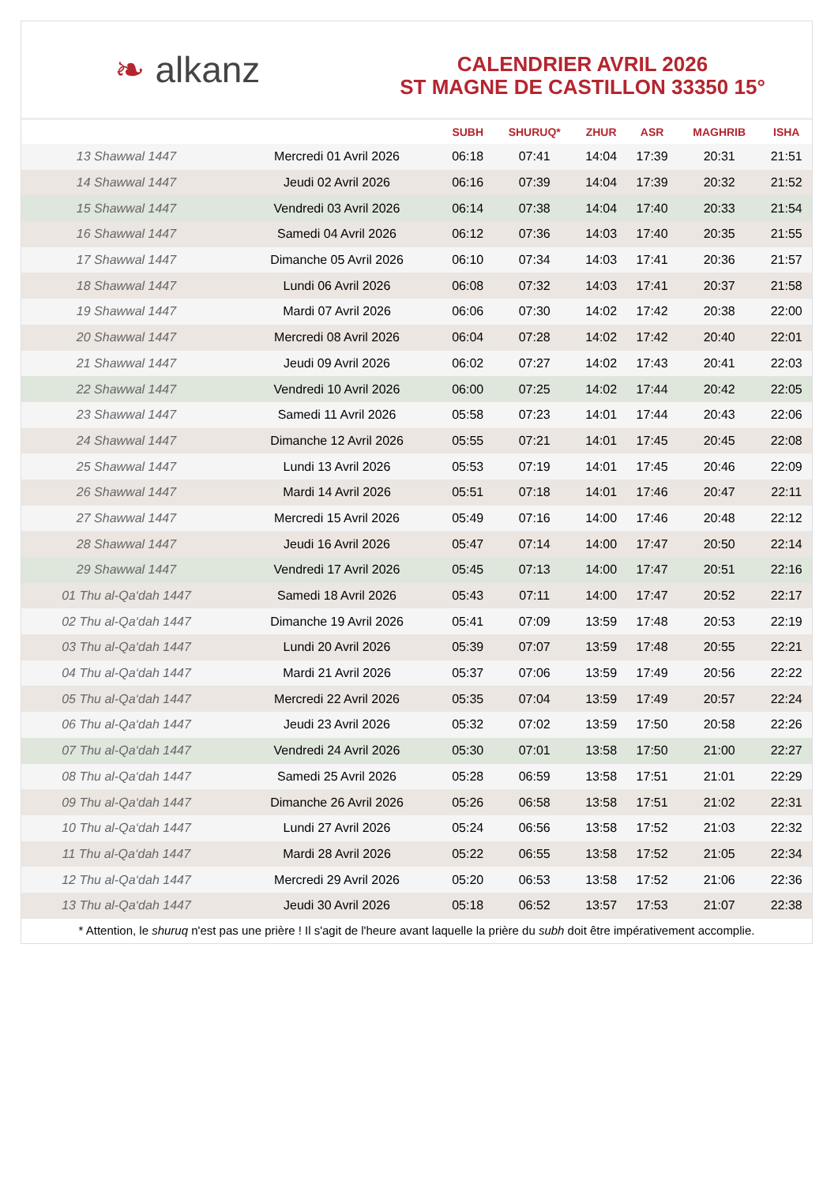❧ alkanz
CALENDRIER AVRIL 2026
ST MAGNE DE CASTILLON 33350 15°
| | | SUBH | SHURUQ* | ZHUR | ASR | MAGHRIB | ISHA |
| --- | --- | --- | --- | --- | --- | --- | --- |
| 13 Shawwal 1447 | Mercredi 01 Avril 2026 | 06:18 | 07:41 | 14:04 | 17:39 | 20:31 | 21:51 |
| 14 Shawwal 1447 | Jeudi 02 Avril 2026 | 06:16 | 07:39 | 14:04 | 17:39 | 20:32 | 21:52 |
| 15 Shawwal 1447 | Vendredi 03 Avril 2026 | 06:14 | 07:38 | 14:04 | 17:40 | 20:33 | 21:54 |
| 16 Shawwal 1447 | Samedi 04 Avril 2026 | 06:12 | 07:36 | 14:03 | 17:40 | 20:35 | 21:55 |
| 17 Shawwal 1447 | Dimanche 05 Avril 2026 | 06:10 | 07:34 | 14:03 | 17:41 | 20:36 | 21:57 |
| 18 Shawwal 1447 | Lundi 06 Avril 2026 | 06:08 | 07:32 | 14:03 | 17:41 | 20:37 | 21:58 |
| 19 Shawwal 1447 | Mardi 07 Avril 2026 | 06:06 | 07:30 | 14:02 | 17:42 | 20:38 | 22:00 |
| 20 Shawwal 1447 | Mercredi 08 Avril 2026 | 06:04 | 07:28 | 14:02 | 17:42 | 20:40 | 22:01 |
| 21 Shawwal 1447 | Jeudi 09 Avril 2026 | 06:02 | 07:27 | 14:02 | 17:43 | 20:41 | 22:03 |
| 22 Shawwal 1447 | Vendredi 10 Avril 2026 | 06:00 | 07:25 | 14:02 | 17:44 | 20:42 | 22:05 |
| 23 Shawwal 1447 | Samedi 11 Avril 2026 | 05:58 | 07:23 | 14:01 | 17:44 | 20:43 | 22:06 |
| 24 Shawwal 1447 | Dimanche 12 Avril 2026 | 05:55 | 07:21 | 14:01 | 17:45 | 20:45 | 22:08 |
| 25 Shawwal 1447 | Lundi 13 Avril 2026 | 05:53 | 07:19 | 14:01 | 17:45 | 20:46 | 22:09 |
| 26 Shawwal 1447 | Mardi 14 Avril 2026 | 05:51 | 07:18 | 14:01 | 17:46 | 20:47 | 22:11 |
| 27 Shawwal 1447 | Mercredi 15 Avril 2026 | 05:49 | 07:16 | 14:00 | 17:46 | 20:48 | 22:12 |
| 28 Shawwal 1447 | Jeudi 16 Avril 2026 | 05:47 | 07:14 | 14:00 | 17:47 | 20:50 | 22:14 |
| 29 Shawwal 1447 | Vendredi 17 Avril 2026 | 05:45 | 07:13 | 14:00 | 17:47 | 20:51 | 22:16 |
| 01 Thu al-Qa‘dah 1447 | Samedi 18 Avril 2026 | 05:43 | 07:11 | 14:00 | 17:47 | 20:52 | 22:17 |
| 02 Thu al-Qa‘dah 1447 | Dimanche 19 Avril 2026 | 05:41 | 07:09 | 13:59 | 17:48 | 20:53 | 22:19 |
| 03 Thu al-Qa‘dah 1447 | Lundi 20 Avril 2026 | 05:39 | 07:07 | 13:59 | 17:48 | 20:55 | 22:21 |
| 04 Thu al-Qa‘dah 1447 | Mardi 21 Avril 2026 | 05:37 | 07:06 | 13:59 | 17:49 | 20:56 | 22:22 |
| 05 Thu al-Qa‘dah 1447 | Mercredi 22 Avril 2026 | 05:35 | 07:04 | 13:59 | 17:49 | 20:57 | 22:24 |
| 06 Thu al-Qa‘dah 1447 | Jeudi 23 Avril 2026 | 05:32 | 07:02 | 13:59 | 17:50 | 20:58 | 22:26 |
| 07 Thu al-Qa‘dah 1447 | Vendredi 24 Avril 2026 | 05:30 | 07:01 | 13:58 | 17:50 | 21:00 | 22:27 |
| 08 Thu al-Qa‘dah 1447 | Samedi 25 Avril 2026 | 05:28 | 06:59 | 13:58 | 17:51 | 21:01 | 22:29 |
| 09 Thu al-Qa‘dah 1447 | Dimanche 26 Avril 2026 | 05:26 | 06:58 | 13:58 | 17:51 | 21:02 | 22:31 |
| 10 Thu al-Qa‘dah 1447 | Lundi 27 Avril 2026 | 05:24 | 06:56 | 13:58 | 17:52 | 21:03 | 22:32 |
| 11 Thu al-Qa‘dah 1447 | Mardi 28 Avril 2026 | 05:22 | 06:55 | 13:58 | 17:52 | 21:05 | 22:34 |
| 12 Thu al-Qa‘dah 1447 | Mercredi 29 Avril 2026 | 05:20 | 06:53 | 13:58 | 17:52 | 21:06 | 22:36 |
| 13 Thu al-Qa‘dah 1447 | Jeudi 30 Avril 2026 | 05:18 | 06:52 | 13:57 | 17:53 | 21:07 | 22:38 |
* Attention, le shuruq n'est pas une prière ! Il s'agit de l'heure avant laquelle la prière du subh doit être impérativement accomplie.